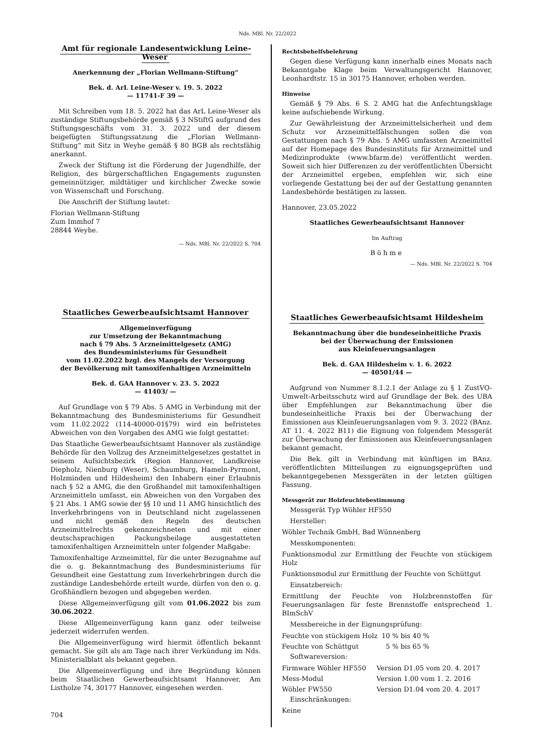Nds. MBl. Nr. 22/2022
Amt für regionale Landesentwicklung Leine-Weser
Anerkennung der „Florian Wellmann-Stiftung“
Bek. d. ArL Leine-Weser v. 19. 5. 2022
— 11741-F 39 —
Mit Schreiben vom 18. 5. 2022 hat das ArL Leine-Weser als zuständige Stiftungsbehörde gemäß § 3 NStiftG aufgrund des Stiftungsgeschäfts vom 31. 3. 2022 und der diesem beigefügten Stiftungssatzung die „Florian Wellmann-Stiftung“ mit Sitz in Weyhe gemäß § 80 BGB als rechtsfähig anerkannt.
Zweck der Stiftung ist die Förderung der Jugendhilfe, der Religion, des bürgerschaftlichen Engagements zugunsten gemeinnütziger, mildtätiger und kirchlicher Zwecke sowie von Wissenschaft und Forschung.
Die Anschrift der Stiftung lautet:
Florian Wellmann-Stiftung
Zum Immhof 7
28844 Weyhe.
— Nds. MBl. Nr. 22/2022 S. 704
Staatliches Gewerbeaufsichtsamt Hannover
Allgemeinverfügung
zur Umsetzung der Bekanntmachung
nach § 79 Abs. 5 Arzneimittelgesetz (AMG)
des Bundesministeriums für Gesundheit
vom 11.02.2022 bzgl. des Mangels der Versorgung
der Bevölkerung mit tamoxifenhaltigen Arzneimitteln
Bek. d. GAA Hannover v. 23. 5. 2022
— 41403/ —
Auf Grundlage von § 79 Abs. 5 AMG in Verbindung mit der Bekanntmachung des Bundesministeriums für Gesundheit vom 11.02.2022 (114-40000-01§79) wird ein befristetes Abweichen von den Vorgaben des AMG wie folgt gestattet:
Das Staatliche Gewerbeaufsichtsamt Hannover als zuständige Behörde für den Vollzug des Arzneimittelgesetzes gestattet in seinem Aufsichtsbezirk (Region Hannover, Landkreise Diepholz, Nienburg (Weser), Schaumburg, Hameln-Pyrmont, Holzminden und Hildesheim) den Inhabern einer Erlaubnis nach § 52 a AMG, die den Großhandel mit tamoxifenhaltigen Arzneimitteln umfasst, ein Abweichen von den Vorgaben des § 21 Abs. 1 AMG sowie der §§ 10 und 11 AMG hinsichtlich des Inverkehrbringens von in Deutschland nicht zugelassenen und nicht gemäß den Regeln des deutschen Arzneimittelrechts gekennzeichneten und mit einer deutschsprachigen Packungsbeilage ausgestatteten tamoxifenhaltigen Arzneimitteln unter folgender Maßgabe:
Tamoxifenhaltige Arzneimittel, für die unter Bezugnahme auf die o. g. Bekanntmachung des Bundesministeriums für Gesundheit eine Gestattung zum Inverkehrbringen durch die zuständige Landesbehörde erteilt wurde, dürfen von den o. g. Großhändlern bezogen und abgegeben werden.
Diese Allgemeinverfügung gilt vom 01.06.2022 bis zum 30.06.2022.
Diese Allgemeinverfügung kann ganz oder teilweise jederzeit widerrufen werden.
Die Allgemeinverfügung wird hiermit öffentlich bekannt gemacht. Sie gilt als am Tage nach ihrer Verkündung im Nds. Ministerialblatt als bekannt gegeben.
Die Allgemeinverfügung und ihre Begründung können beim Staatlichen Gewerbeaufsichtsamt Hannover, Am Listholze 74, 30177 Hannover, eingesehen werden.
Rechtsbehelfsbelehrung
Gegen diese Verfügung kann innerhalb eines Monats nach Bekanntgabe Klage beim Verwaltungsgericht Hannover, Leonhardtstr. 15 in 30175 Hannover, erhoben werden.
Hinweise
Gemäß § 79 Abs. 6 S. 2 AMG hat die Anfechtungsklage keine aufschiebende Wirkung.
Zur Gewährleistung der Arzneimittelsicherheit und dem Schutz vor Arzneimittelfälschungen sollen die von Gestattungen nach § 79 Abs. 5 AMG umfassten Arzneimittel auf der Homepage des Bundesinstituts für Arzneimittel und Medizinprodukte (www.bfarm.de) veröffentlicht werden. Soweit sich hier Differenzen zu der veröffentlichten Übersicht der Arzneimittel ergeben, empfehlen wir, sich eine vorliegende Gestattung bei der auf der Gestattung genannten Landesbehörde bestätigen zu lassen.
Hannover, 23.05.2022
Staatliches Gewerbeaufsichtsamt Hannover
Im Auftrag
Böhme
— Nds. MBl. Nr. 22/2022 S. 704
Staatliches Gewerbeaufsichtsamt Hildesheim
Bekanntmachung über die bundeseinheitliche Praxis
bei der Überwachung der Emissionen
aus Kleinfeuerungsanlagen
Bek. d. GAA Hildesheim v. 1. 6. 2022
— 40501/44 —
Aufgrund von Nummer 8.1.2.1 der Anlage zu § 1 ZustVO-Umwelt-Arbeitsschutz wird auf Grundlage der Bek. des UBA über Empfehlungen zur Bekanntmachung über die bundeseinheitliche Praxis bei der Überwachung der Emissionen aus Kleinfeuerungsanlagen vom 9. 3. 2022 (BAnz. AT 11. 4. 2022 B11) die Eignung von folgendem Messgerät zur Überwachung der Emissionen aus Kleinfeuerungsanlagen bekannt gemacht.
Die Bek. gilt in Verbindung mit künftigen im BAnz. veröffentlichten Mitteilungen zu eignungsgeprüften und bekanntgegebenen Messgeräten in der letzten gültigen Fassung.
Messgerät zur Holzfeuchtebestimmung
Messgerät Typ Wöhler HF550
Hersteller:
Wöhler Technik GmbH, Bad Wünnenberg
Messkomponenten:
Funktionsmodul zur Ermittlung der Feuchte von stückigem Holz
Funktionsmodul zur Ermittlung der Feuchte von Schüttgut
Einsatzbereich:
Ermittlung der Feuchte von Holzbrennstoffen für Feuerungsanlagen für feste Brennstoffe entsprechend 1. BImSchV
Messbereiche in der Eignungsprüfung:
| Feuchte von stückigem Holz | 10 % bis 40 % |
| Feuchte von Schüttgut | 5 % bis 65 % |
Softwareversion:
| Firmware Wöhler HF550 | Version D1.05 vom 20. 4. 2017 |
| Mess-Modul | Version 1.00 vom 1. 2. 2016 |
| Wöhler FW550 | Version D1.04 vom 20. 4. 2017 |
Einschränkungen:
Keine
704